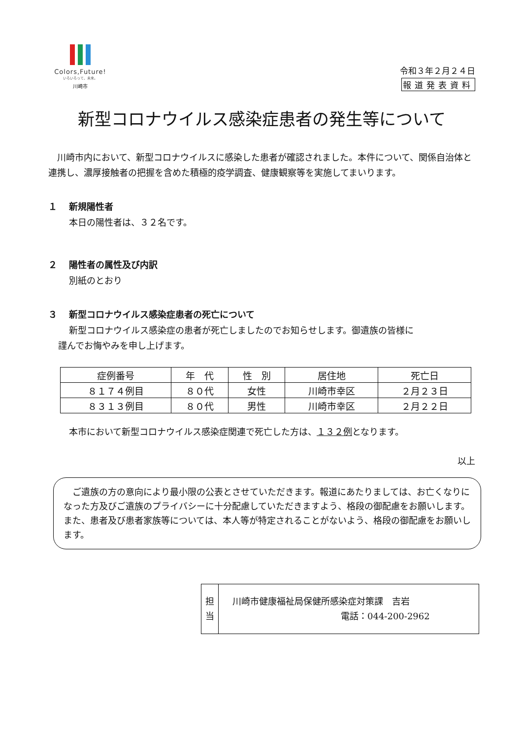Colors,Future!
いろいろって、未来。
川崎市
令和３年２月２４日
報道発表資料
新型コロナウイルス感染症患者の発生等について
　川崎市内において、新型コロナウイルスに感染した患者が確認されました。本件について、関係自治体と連携し、濃厚接触者の把握を含めた積極的疫学調査、健康観察等を実施してまいります。
１　 新規陽性者
本日の陽性者は、３２名です。
２　 陽性者の属性及び内訳
別紙のとおり
３　 新型コロナウイルス感染症患者の死亡について
新型コロナウイルス感染症の患者が死亡しましたのでお知らせします。御遺族の皆様に
謹んでお悔やみを申し上げます。
| 症例番号 | 年 代 | 性 別 | 居住地 | 死亡日 |
| --- | --- | --- | --- | --- |
| ８１７４例目 | ８０代 | 女性 | 川崎市幸区 | ２月２３日 |
| ８３１３例目 | ８０代 | 男性 | 川崎市幸区 | ２月２２日 |
本市において新型コロナウイルス感染症関連で死亡した方は、１３２例となります。
以上
　ご遺族の方の意向により最小限の公表とさせていただきます。報道にあたりましては、お亡くなりになった方及びご遺族のプライバシーに十分配慮していただきますよう、格段の御配慮をお願いします。また、患者及び患者家族等については、本人等が特定されることがないよう、格段の御配慮をお願いします。
担
当
川崎市健康福祉局保健所感染症対策課　吉岩
電話：044-200-2962